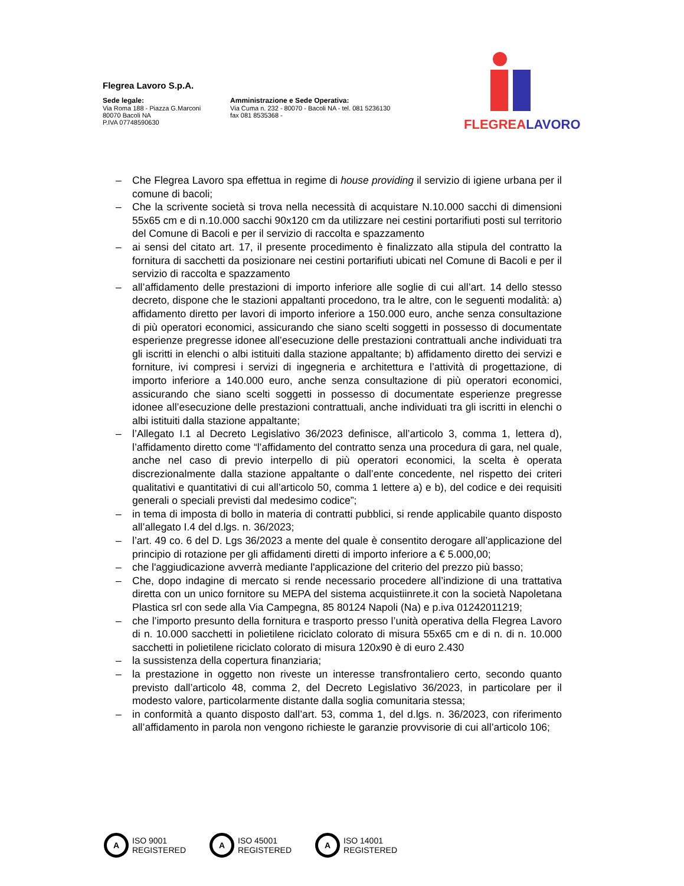Flegrea Lavoro S.p.A.
Sede legale:
Via Roma 188 - Piazza G.Marconi
80070 Bacoli NA
P.IVA 07748590630
Amministrazione e Sede Operativa:
Via Cuma n. 232 - 80070 - Bacoli NA - tel. 081 5236130
fax 081 8535368 -
FLEGREA LAVORO
– Che Flegrea Lavoro spa effettua in regime di house providing il servizio di igiene urbana per il comune di bacoli;
– Che la scrivente società si trova nella necessità di acquistare N.10.000 sacchi di dimensioni 55x65 cm e di n.10.000 sacchi 90x120 cm da utilizzare nei cestini portarifiuti posti sul territorio del Comune di Bacoli e per il servizio di raccolta e spazzamento
– ai sensi del citato art. 17, il presente procedimento è finalizzato alla stipula del contratto la fornitura di sacchetti da posizionare nei cestini portarifiuti ubicati nel Comune di Bacoli e per il servizio di raccolta e spazzamento
– all’affidamento delle prestazioni di importo inferiore alle soglie di cui all’art. 14 dello stesso decreto, dispone che le stazioni appaltanti procedono, tra le altre, con le seguenti modalità: a) affidamento diretto per lavori di importo inferiore a 150.000 euro, anche senza consultazione di più operatori economici, assicurando che siano scelti soggetti in possesso di documentate esperienze pregresse idonee all’esecuzione delle prestazioni contrattuali anche individuati tra gli iscritti in elenchi o albi istituiti dalla stazione appaltante; b) affidamento diretto dei servizi e forniture, ivi compresi i servizi di ingegneria e architettura e l’attività di progettazione, di importo inferiore a 140.000 euro, anche senza consultazione di più operatori economici, assicurando che siano scelti soggetti in possesso di documentate esperienze pregresse idonee all’esecuzione delle prestazioni contrattuali, anche individuati tra gli iscritti in elenchi o albi istituiti dalla stazione appaltante;
– l’Allegato I.1 al Decreto Legislativo 36/2023 definisce, all’articolo 3, comma 1, lettera d), l’affidamento diretto come “l’affidamento del contratto senza una procedura di gara, nel quale, anche nel caso di previo interpello di più operatori economici, la scelta è operata discrezionalmente dalla stazione appaltante o dall’ente concedente, nel rispetto dei criteri qualitativi e quantitativi di cui all’articolo 50, comma 1 lettere a) e b), del codice e dei requisiti generali o speciali previsti dal medesimo codice”;
– in tema di imposta di bollo in materia di contratti pubblici, si rende applicabile quanto disposto all’allegato I.4 del d.lgs. n. 36/2023;
– l’art. 49 co. 6 del D. Lgs 36/2023 a mente del quale è consentito derogare all’applicazione del principio di rotazione per gli affidamenti diretti di importo inferiore a € 5.000,00;
– che l'aggiudicazione avverrà mediante l'applicazione del criterio del prezzo più basso;
– Che, dopo indagine di mercato si rende necessario procedere all’indizione di una trattativa diretta con un unico fornitore su MEPA del sistema acquistiinrete.it con la società Napoletana Plastica srl con sede alla Via Campegna, 85 80124 Napoli (Na) e p.iva 01242011219;
– che l’importo presunto della fornitura e trasporto presso l’unità operativa della Flegrea Lavoro di n. 10.000 sacchetti in polietilene riciclato colorato di misura 55x65 cm e di n. di n. 10.000 sacchetti in polietilene riciclato colorato di misura 120x90 è di euro 2.430
– la sussistenza della copertura finanziaria;
– la prestazione in oggetto non riveste un interesse transfrontaliero certo, secondo quanto previsto dall’articolo 48, comma 2, del Decreto Legislativo 36/2023, in particolare per il modesto valore, particolarmente distante dalla soglia comunitaria stessa;
– in conformità a quanto disposto dall’art. 53, comma 1, del d.lgs. n. 36/2023, con riferimento all’affidamento in parola non vengono richieste le garanzie provvisorie di cui all’articolo 106;
A ISO 9001
REGISTERED
A ISO 45001
REGISTERED
A ISO 14001
REGISTERED